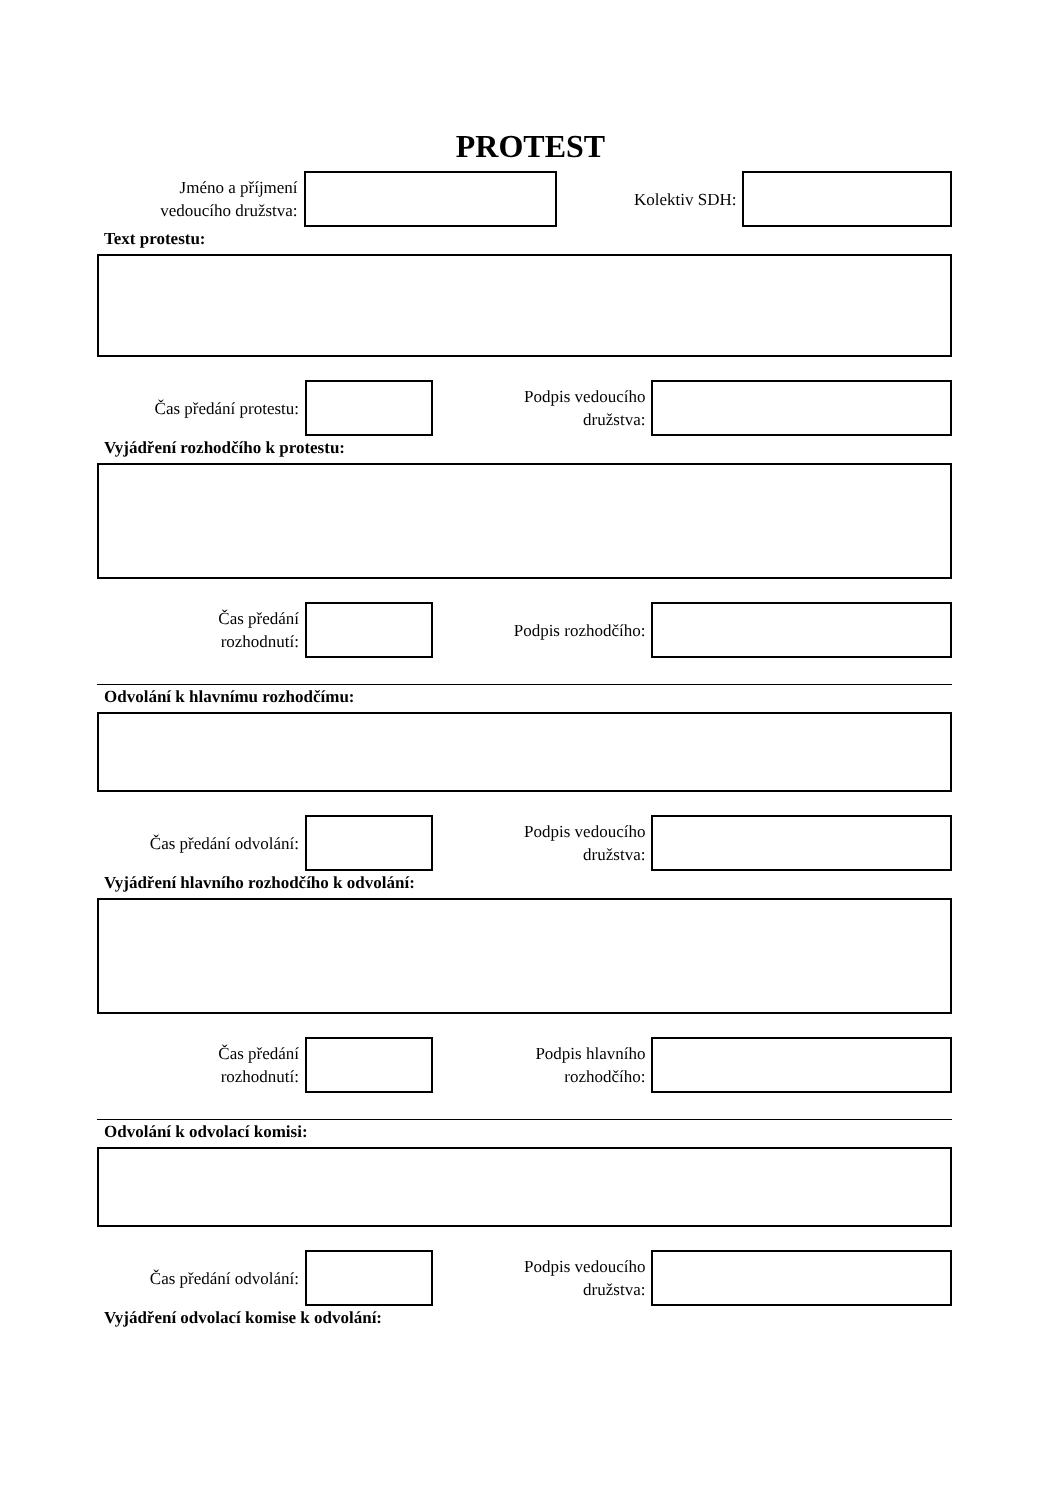PROTEST
Jméno a příjmení
vedoucího družstva:
Kolektiv SDH:
Text protestu:
Čas předání protestu:
Podpis vedoucího
družstva:
Vyjádření rozhodčího k protestu:
Čas předání
rozhodnutí:
Podpis rozhodčího:
Odvolání k hlavnímu rozhodčímu:
Čas předání odvolání:
Podpis vedoucího
družstva:
Vyjádření hlavního rozhodčího k odvolání:
Čas předání
rozhodnutí:
Podpis hlavního
rozhodčího:
Odvolání k odvolací komisi:
Čas předání odvolání:
Podpis vedoucího
družstva:
Vyjádření odvolací komise k odvolání: